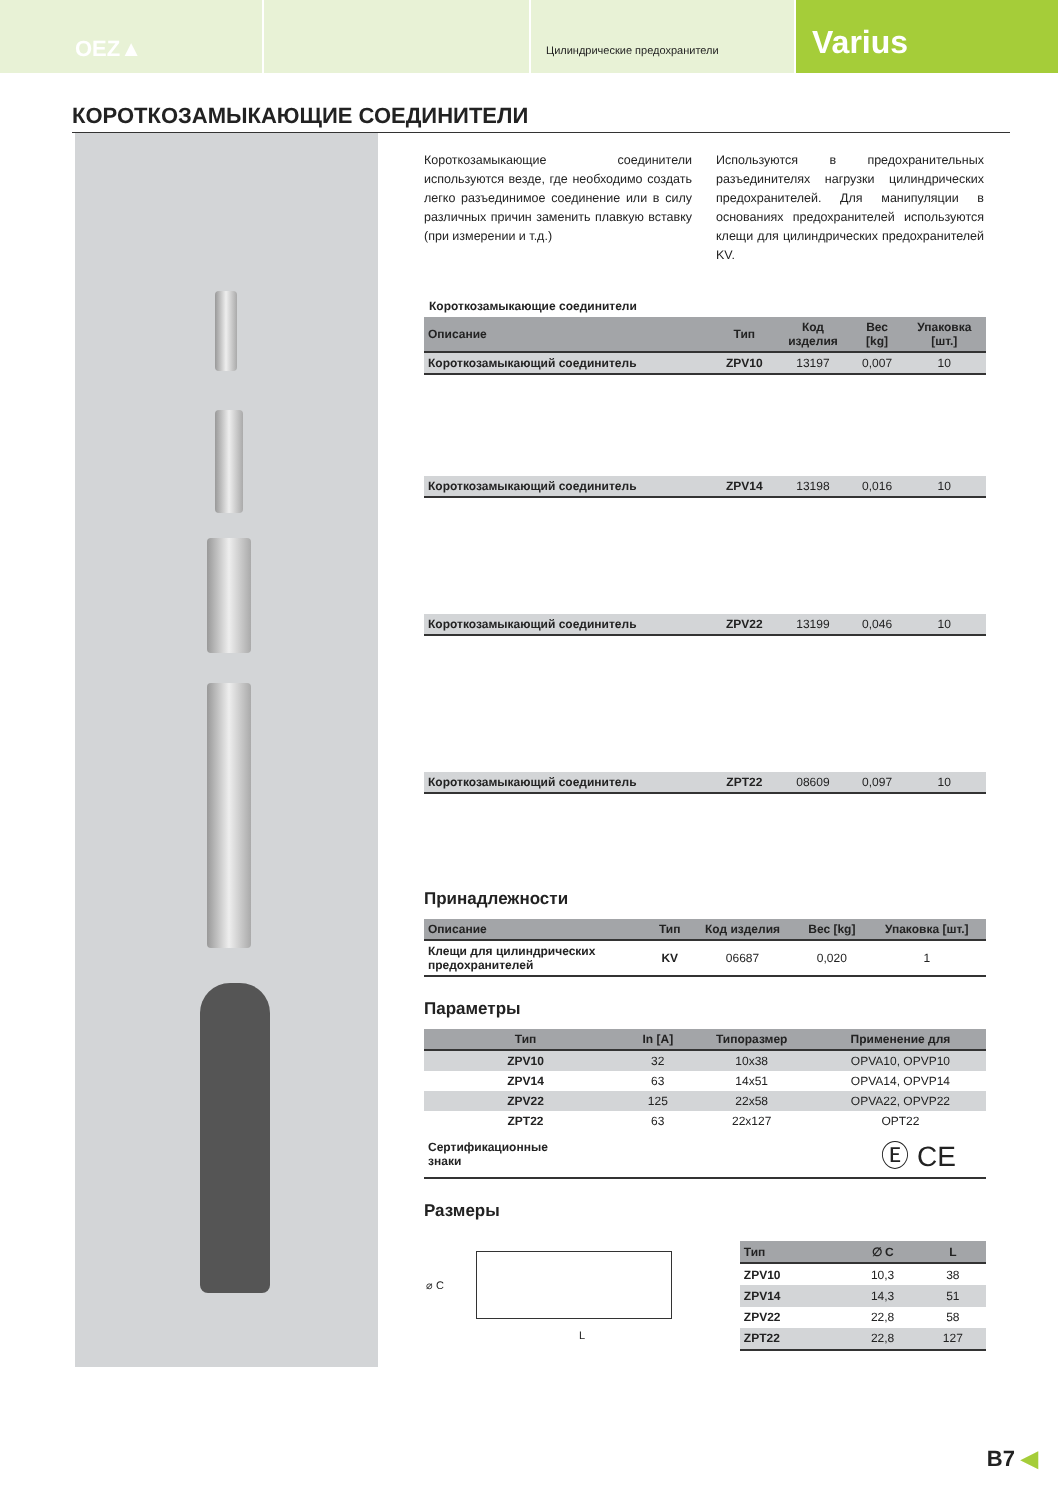OEZ▲
Цилиндрические предохранители
Varius
КОРОТКОЗАМЫКАЮЩИЕ СОЕДИНИТЕЛИ
Короткозамыкающие соединители используются везде, где необходимо создать легко разъединимое соединение или в силу различных причин заменить плавкую вставку (при измерении и т.д.)
Используются в предохранительных разъединителях нагрузки цилиндрических предохранителей. Для манипуляции в основаниях предохранителей используются клещи для цилиндрических предохранителей KV.
Короткозамыкающие соединители
| Описание | Тип | Код изделия | Вес [kg] | Упаковка [шт.] |
| --- | --- | --- | --- | --- |
| Короткозамыкающий соединитель | ZPV10 | 13197 | 0,007 | 10 |
| Короткозамыкающий соединитель | ZPV14 | 13198 | 0,016 | 10 |
| Короткозамыкающий соединитель | ZPV22 | 13199 | 0,046 | 10 |
| Короткозамыкающий соединитель | ZPT22 | 08609 | 0,097 | 10 |
Принадлежности
| Описание | Тип | Код изделия | Вес [kg] | Упаковка [шт.] |
| --- | --- | --- | --- | --- |
| Клещи для цилиндрических предохранителей | KV | 06687 | 0,020 | 1 |
Параметры
| Тип | In [A] | Типоразмер | Применение для |
| --- | --- | --- | --- |
| ZPV10 | 32 | 10x38 | OPVA10, OPVP10 |
| ZPV14 | 63 | 14x51 | OPVA14, OPVP14 |
| ZPV22 | 125 | 22x58 | OPVA22, OPVP22 |
| ZPT22 | 63 | 22x127 | OPT22 |
| Сертификационные знаки | Ⓔ CE | | |
Размеры
⌀ C
L
| Тип | ∅ C | L |
| --- | --- | --- |
| ZPV10 | 10,3 | 38 |
| ZPV14 | 14,3 | 51 |
| ZPV22 | 22,8 | 58 |
| ZPT22 | 22,8 | 127 |
B7 ◀